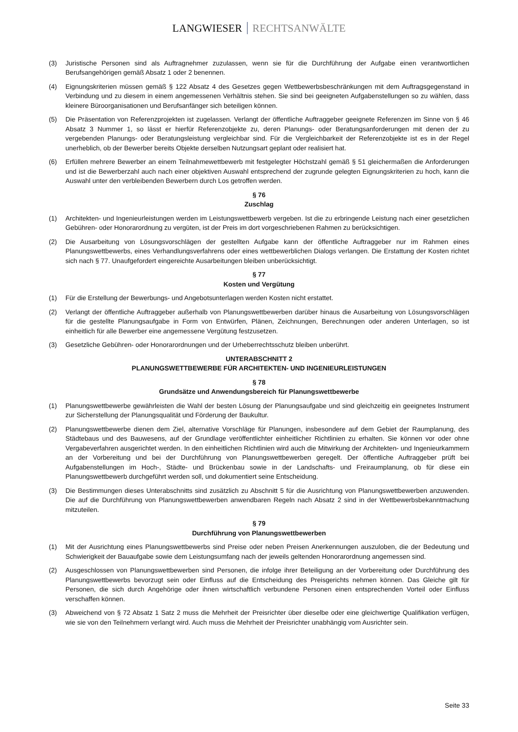LANGWIESER RECHTSANWÄLTE
(3) Juristische Personen sind als Auftragnehmer zuzulassen, wenn sie für die Durchführung der Aufgabe einen verantwortlichen Berufsangehörigen gemäß Absatz 1 oder 2 benennen.
(4) Eignungskriterien müssen gemäß § 122 Absatz 4 des Gesetzes gegen Wettbewerbsbeschränkungen mit dem Auftragsgegenstand in Verbindung und zu diesem in einem angemessenen Verhältnis stehen. Sie sind bei geeigneten Aufgabenstellungen so zu wählen, dass kleinere Büroorganisationen und Berufsanfänger sich beteiligen können.
(5) Die Präsentation von Referenzprojekten ist zugelassen. Verlangt der öffentliche Auftraggeber geeignete Referenzen im Sinne von § 46 Absatz 3 Nummer 1, so lässt er hierfür Referenzobjekte zu, deren Planungs- oder Beratungsanforderungen mit denen der zu vergebenden Planungs- oder Beratungsleistung vergleichbar sind. Für die Vergleichbarkeit der Referenzobjekte ist es in der Regel unerheblich, ob der Bewerber bereits Objekte derselben Nutzungsart geplant oder realisiert hat.
(6) Erfüllen mehrere Bewerber an einem Teilnahmewettbewerb mit festgelegter Höchstzahl gemäß § 51 gleichermaßen die Anforderungen und ist die Bewerberzahl auch nach einer objektiven Auswahl entsprechend der zugrunde gelegten Eignungskriterien zu hoch, kann die Auswahl unter den verbleibenden Bewerbern durch Los getroffen werden.
§ 76
Zuschlag
(1) Architekten- und Ingenieurleistungen werden im Leistungswettbewerb vergeben. Ist die zu erbringende Leistung nach einer gesetzlichen Gebühren- oder Honorarordnung zu vergüten, ist der Preis im dort vorgeschriebenen Rahmen zu berücksichtigen.
(2) Die Ausarbeitung von Lösungsvorschlägen der gestellten Aufgabe kann der öffentliche Auftraggeber nur im Rahmen eines Planungswettbewerbs, eines Verhandlungsverfahrens oder eines wettbewerblichen Dialogs verlangen. Die Erstattung der Kosten richtet sich nach § 77. Unaufgefordert eingereichte Ausarbeitungen bleiben unberücksichtigt.
§ 77
Kosten und Vergütung
(1) Für die Erstellung der Bewerbungs- und Angebotsunterlagen werden Kosten nicht erstattet.
(2) Verlangt der öffentliche Auftraggeber außerhalb von Planungswettbewerben darüber hinaus die Ausarbeitung von Lösungsvorschlägen für die gestellte Planungsaufgabe in Form von Entwürfen, Plänen, Zeichnungen, Berechnungen oder anderen Unterlagen, so ist einheitlich für alle Bewerber eine angemessene Vergütung festzusetzen.
(3) Gesetzliche Gebühren- oder Honorarordnungen und der Urheberrechtsschutz bleiben unberührt.
UNTERABSCHNITT 2
PLANUNGSWETTBEWERBE FÜR ARCHITEKTEN- UND INGENIEURLEISTUNGEN
§ 78
Grundsätze und Anwendungsbereich für Planungswettbewerbe
(1) Planungswettbewerbe gewährleisten die Wahl der besten Lösung der Planungsaufgabe und sind gleichzeitig ein geeignetes Instrument zur Sicherstellung der Planungsqualität und Förderung der Baukultur.
(2) Planungswettbewerbe dienen dem Ziel, alternative Vorschläge für Planungen, insbesondere auf dem Gebiet der Raumplanung, des Städtebaus und des Bauwesens, auf der Grundlage veröffentlichter einheitlicher Richtlinien zu erhalten. Sie können vor oder ohne Vergabeverfahren ausgerichtet werden. In den einheitlichen Richtlinien wird auch die Mitwirkung der Architekten- und Ingenieurkammern an der Vorbereitung und bei der Durchführung von Planungswettbewerben geregelt. Der öffentliche Auftraggeber prüft bei Aufgabenstellungen im Hoch-, Städte- und Brückenbau sowie in der Landschafts- und Freiraumplanung, ob für diese ein Planungswettbewerb durchgeführt werden soll, und dokumentiert seine Entscheidung.
(3) Die Bestimmungen dieses Unterabschnitts sind zusätzlich zu Abschnitt 5 für die Ausrichtung von Planungswettbewerben anzuwenden. Die auf die Durchführung von Planungswettbewerben anwendbaren Regeln nach Absatz 2 sind in der Wettbewerbsbekanntmachung mitzuteilen.
§ 79
Durchführung von Planungswettbewerben
(1) Mit der Ausrichtung eines Planungswettbewerbs sind Preise oder neben Preisen Anerkennungen auszuloben, die der Bedeutung und Schwierigkeit der Bauaufgabe sowie dem Leistungsumfang nach der jeweils geltenden Honorarordnung angemessen sind.
(2) Ausgeschlossen von Planungswettbewerben sind Personen, die infolge ihrer Beteiligung an der Vorbereitung oder Durchführung des Planungswettbewerbs bevorzugt sein oder Einfluss auf die Entscheidung des Preisgerichts nehmen können. Das Gleiche gilt für Personen, die sich durch Angehörige oder ihnen wirtschaftlich verbundene Personen einen entsprechenden Vorteil oder Einfluss verschaffen können.
(3) Abweichend von § 72 Absatz 1 Satz 2 muss die Mehrheit der Preisrichter über dieselbe oder eine gleichwertige Qualifikation verfügen, wie sie von den Teilnehmern verlangt wird. Auch muss die Mehrheit der Preisrichter unabhängig vom Ausrichter sein.
Seite 33